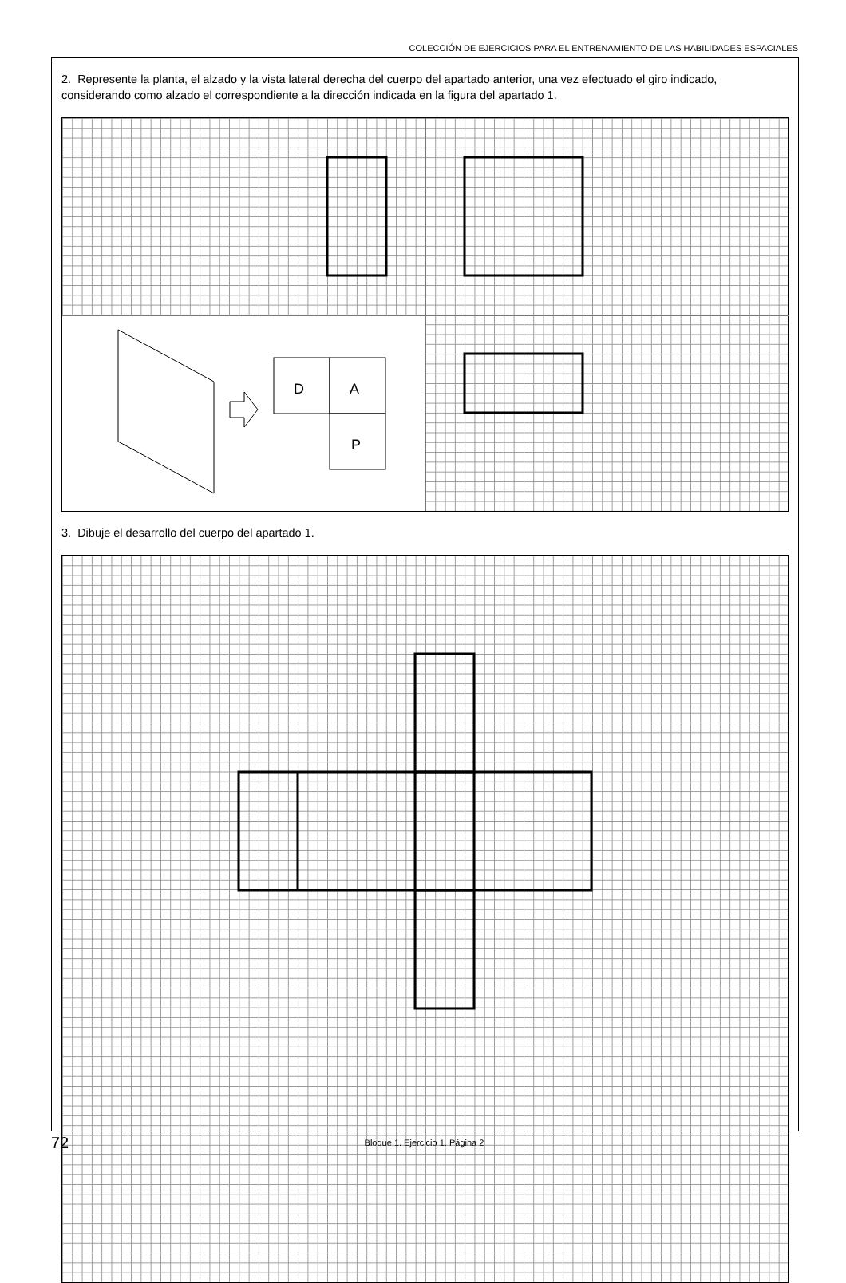COLECCIÓN DE EJERCICIOS PARA EL ENTRENAMIENTO DE LAS HABILIDADES ESPACIALES
2. Represente la planta, el alzado y la vista lateral derecha del cuerpo del apartado anterior, una vez efectuado el giro indicado, considerando como alzado el correspondiente a la dirección indicada en la figura del apartado 1.
D
A
P
3. Dibuje el desarrollo del cuerpo del apartado 1.
72 Bloque 1. Ejercicio 1. Página 2